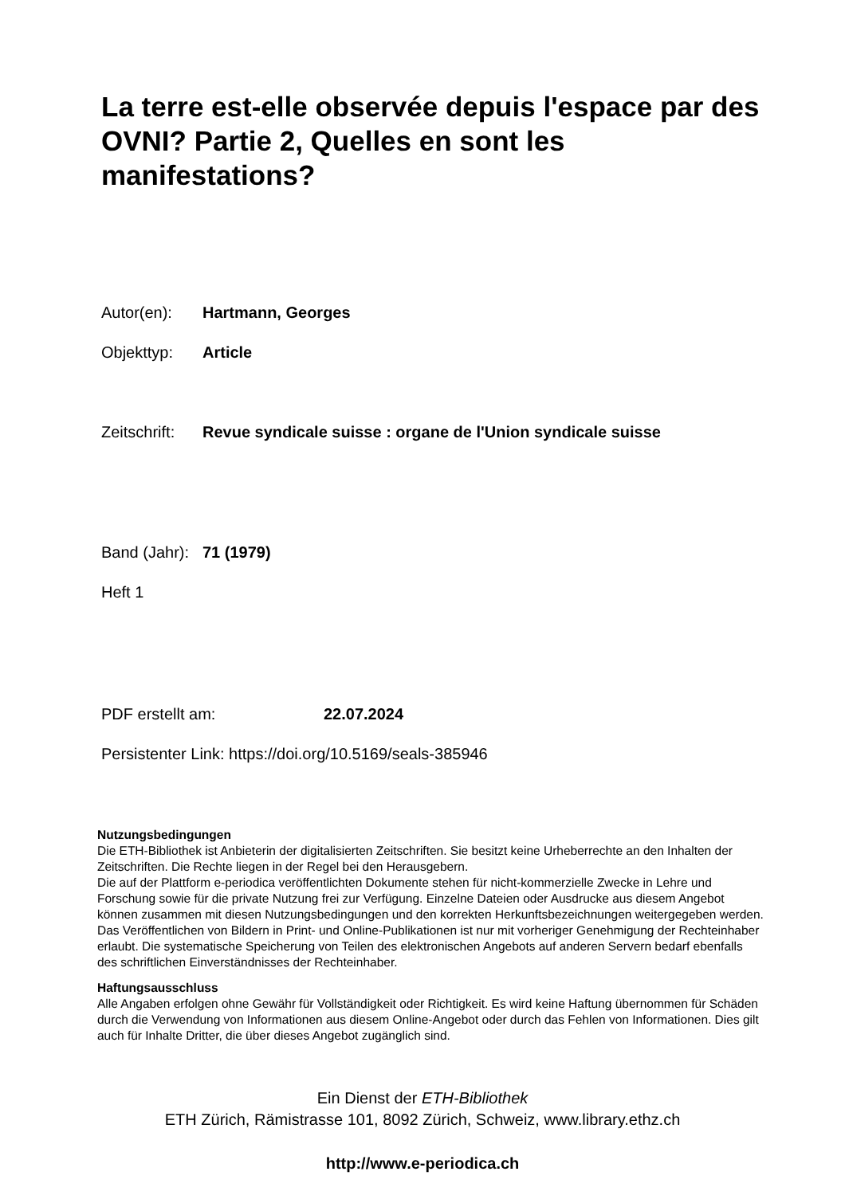La terre est-elle observée depuis l'espace par des OVNI? Partie 2, Quelles en sont les manifestations?
Autor(en): Hartmann, Georges
Objekttyp: Article
Zeitschrift: Revue syndicale suisse : organe de l'Union syndicale suisse
Band (Jahr): 71 (1979)
Heft 1
PDF erstellt am: 22.07.2024
Persistenter Link: https://doi.org/10.5169/seals-385946
Nutzungsbedingungen
Die ETH-Bibliothek ist Anbieterin der digitalisierten Zeitschriften. Sie besitzt keine Urheberrechte an den Inhalten der Zeitschriften. Die Rechte liegen in der Regel bei den Herausgebern.
Die auf der Plattform e-periodica veröffentlichten Dokumente stehen für nicht-kommerzielle Zwecke in Lehre und Forschung sowie für die private Nutzung frei zur Verfügung. Einzelne Dateien oder Ausdrucke aus diesem Angebot können zusammen mit diesen Nutzungsbedingungen und den korrekten Herkunftsbezeichnungen weitergegeben werden.
Das Veröffentlichen von Bildern in Print- und Online-Publikationen ist nur mit vorheriger Genehmigung der Rechteinhaber erlaubt. Die systematische Speicherung von Teilen des elektronischen Angebots auf anderen Servern bedarf ebenfalls des schriftlichen Einverständnisses der Rechteinhaber.
Haftungsausschluss
Alle Angaben erfolgen ohne Gewähr für Vollständigkeit oder Richtigkeit. Es wird keine Haftung übernommen für Schäden durch die Verwendung von Informationen aus diesem Online-Angebot oder durch das Fehlen von Informationen. Dies gilt auch für Inhalte Dritter, die über dieses Angebot zugänglich sind.
Ein Dienst der ETH-Bibliothek
ETH Zürich, Rämistrasse 101, 8092 Zürich, Schweiz, www.library.ethz.ch
http://www.e-periodica.ch